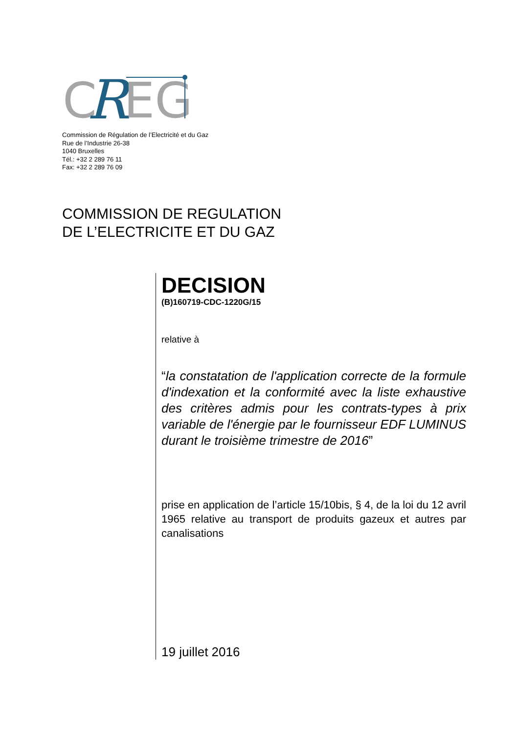C
R
EG
Commission de Régulation de l’Electricité et du Gaz
Rue de l’Industrie 26-38
1040 Bruxelles
Tél.: +32 2 289 76 11
Fax: +32 2 289 76 09
COMMISSION DE REGULATION
DE L’ELECTRICITE ET DU GAZ
DECISION
(B)160719-CDC-1220G/15
relative à
“la constatation de l'application correcte de la formule d'indexation et la conformité avec la liste exhaustive des critères admis pour les contrats-types à prix variable de l'énergie par le fournisseur EDF LUMINUS durant le troisième trimestre de 2016”
prise en application de l’article 15/10bis, § 4, de la loi du 12 avril 1965 relative au transport de produits gazeux et autres par canalisations
19 juillet 2016